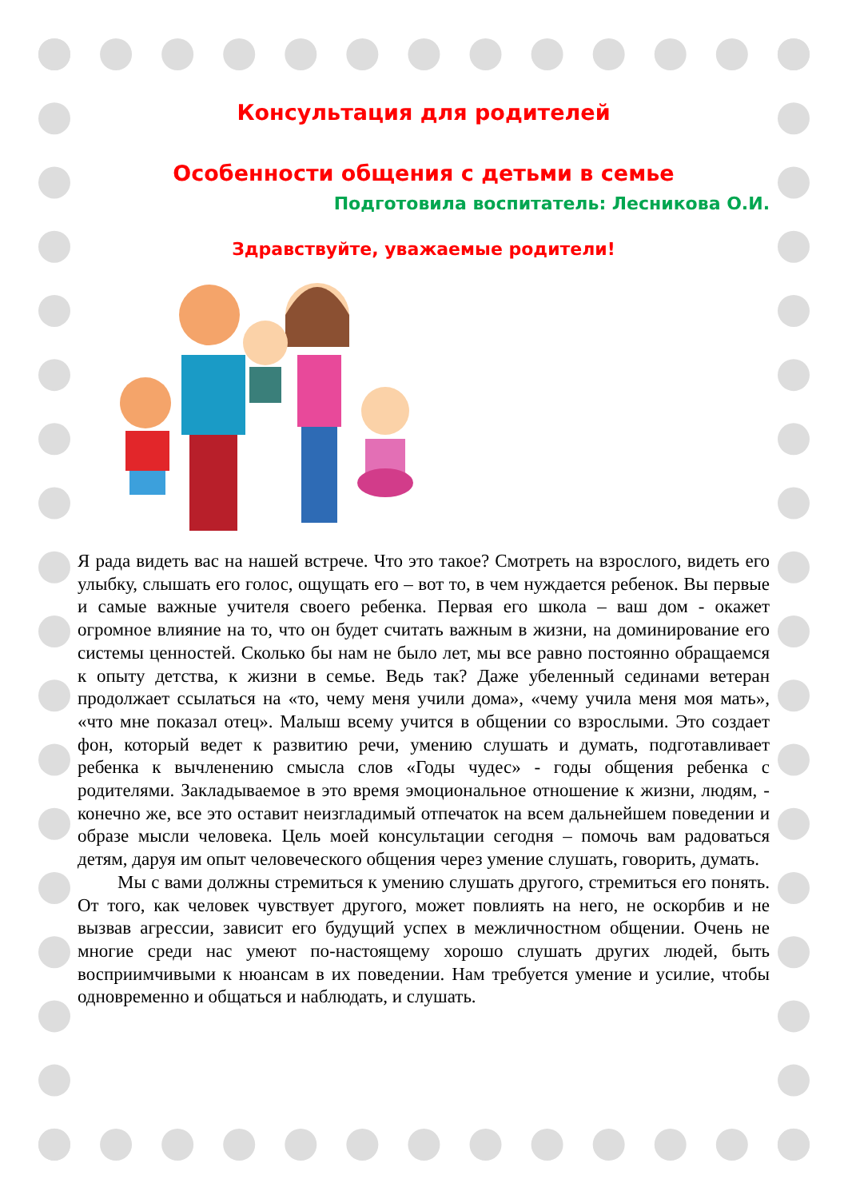Консультация для родителей
Особенности общения с детьми в семье
Подготовила воспитатель: Лесникова О.И.
Здравствуйте, уважаемые родители!
Я рада видеть вас на нашей встрече. Что это такое? Смотреть на взрослого, видеть его улыбку, слышать его голос, ощущать его – вот то, в чем нуждается ребенок. Вы первые и самые важные учителя своего ребенка. Первая его школа – ваш дом - окажет огромное влияние на то, что он будет считать важным в жизни, на доминирование его системы ценностей. Сколько бы нам не было лет, мы все равно постоянно обращаемся к опыту детства, к жизни в семье. Ведь так? Даже убеленный сединами ветеран продолжает ссылаться на «то, чему меня учили дома», «чему учила меня моя мать», «что мне показал отец». Малыш всему учится в общении со взрослыми. Это создает фон, который ведет к развитию речи, умению слушать и думать, подготавливает ребенка к вычленению смысла слов «Годы чудес» - годы общения ребенка с родителями. Закладываемое в это время эмоциональное отношение к жизни, людям, - конечно же, все это оставит неизгладимый отпечаток на всем дальнейшем поведении и образе мысли человека. Цель моей консультации сегодня – помочь вам радоваться детям, даруя им опыт человеческого общения через умение слушать, говорить, думать.
Мы с вами должны стремиться к умению слушать другого, стремиться его понять. От того, как человек чувствует другого, может повлиять на него, не оскорбив и не вызвав агрессии, зависит его будущий успех в межличностном общении. Очень не многие среди нас умеют по-настоящему хорошо слушать других людей, быть восприимчивыми к нюансам в их поведении. Нам требуется умение и усилие, чтобы одновременно и общаться и наблюдать, и слушать.